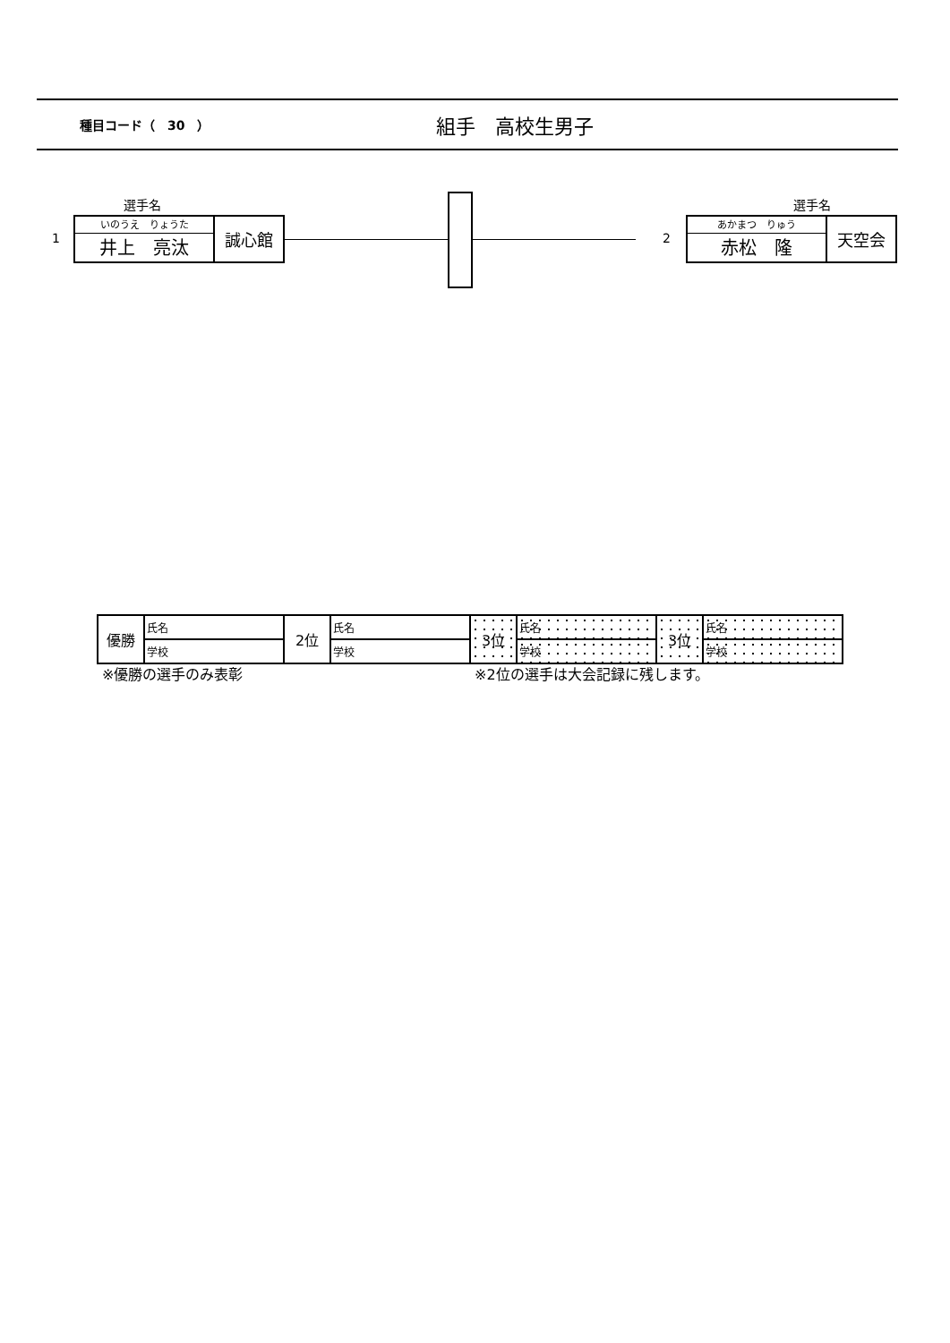種目コード（　30　） 組手　高校生男子
選手名
1
いのうえ　りょうた
井上　亮汰
誠心館
選手名
2
あかまつ　りゅう
赤松　隆
天空会
| 優勝 | 氏名 | 2位 | 氏名 | 3位 | 氏名 | 3位 | 氏名 |
| | 学校 | | 学校 | | 学校 | | 学校 |
※優勝の選手のみ表彰 ※2位の選手は大会記録に残します。